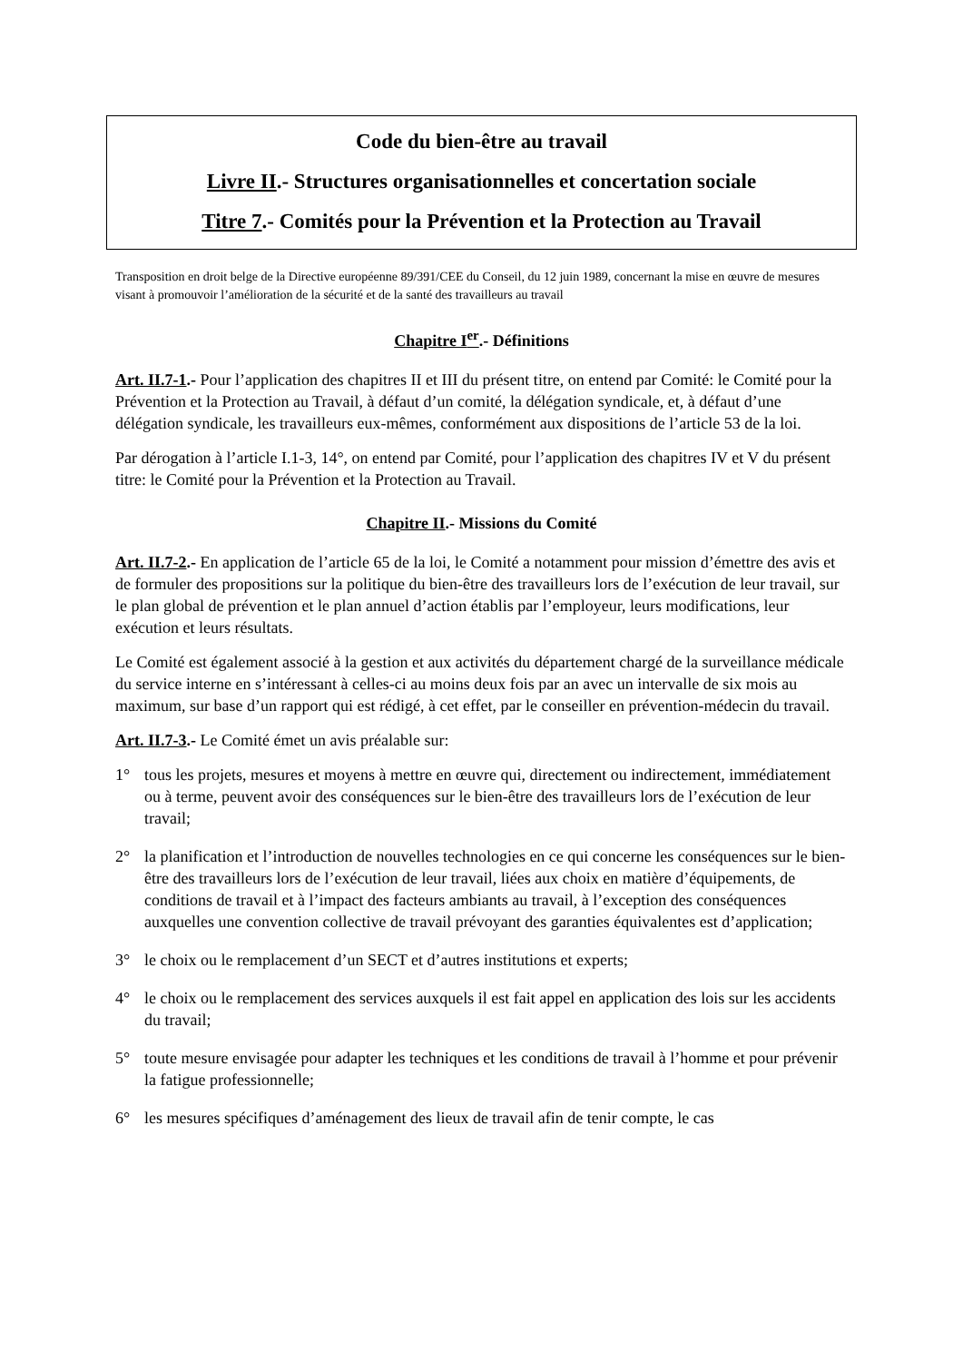Code du bien-être au travail
Livre II.- Structures organisationnelles et concertation sociale
Titre 7.- Comités pour la Prévention et la Protection au Travail
Transposition en droit belge de la Directive européenne 89/391/CEE du Conseil, du 12 juin 1989, concernant la mise en œuvre de mesures visant à promouvoir l’amélioration de la sécurité et de la santé des travailleurs au travail
Chapitre I<sup>er</sup>.- Définitions
Art. II.7-1.- Pour l’application des chapitres II et III du présent titre, on entend par Comité: le Comité pour la Prévention et la Protection au Travail, à défaut d’un comité, la délégation syndicale, et, à défaut d’une délégation syndicale, les travailleurs eux-mêmes, conformément aux dispositions de l’article 53 de la loi.
Par dérogation à l’article I.1-3, 14°, on entend par Comité, pour l’application des chapitres IV et V du présent titre: le Comité pour la Prévention et la Protection au Travail.
Chapitre II.- Missions du Comité
Art. II.7-2.- En application de l’article 65 de la loi, le Comité a notamment pour mission d’émettre des avis et de formuler des propositions sur la politique du bien-être des travailleurs lors de l’exécution de leur travail, sur le plan global de prévention et le plan annuel d’action établis par l’employeur, leurs modifications, leur exécution et leurs résultats.
Le Comité est également associé à la gestion et aux activités du département chargé de la surveillance médicale du service interne en s’intéressant à celles-ci au moins deux fois par an avec un intervalle de six mois au maximum, sur base d’un rapport qui est rédigé, à cet effet, par le conseiller en prévention-médecin du travail.
Art. II.7-3.- Le Comité émet un avis préalable sur:
1° tous les projets, mesures et moyens à mettre en œuvre qui, directement ou indirectement, immédiatement ou à terme, peuvent avoir des conséquences sur le bien-être des travailleurs lors de l’exécution de leur travail;
2° la planification et l’introduction de nouvelles technologies en ce qui concerne les conséquences sur le bien-être des travailleurs lors de l’exécution de leur travail, liées aux choix en matière d’équipements, de conditions de travail et à l’impact des facteurs ambiants au travail, à l’exception des conséquences auxquelles une convention collective de travail prévoyant des garanties équivalentes est d’application;
3° le choix ou le remplacement d’un SECT et d’autres institutions et experts;
4° le choix ou le remplacement des services auxquels il est fait appel en application des lois sur les accidents du travail;
5° toute mesure envisagée pour adapter les techniques et les conditions de travail à l’homme et pour prévenir la fatigue professionnelle;
6° les mesures spécifiques d’aménagement des lieux de travail afin de tenir compte, le cas